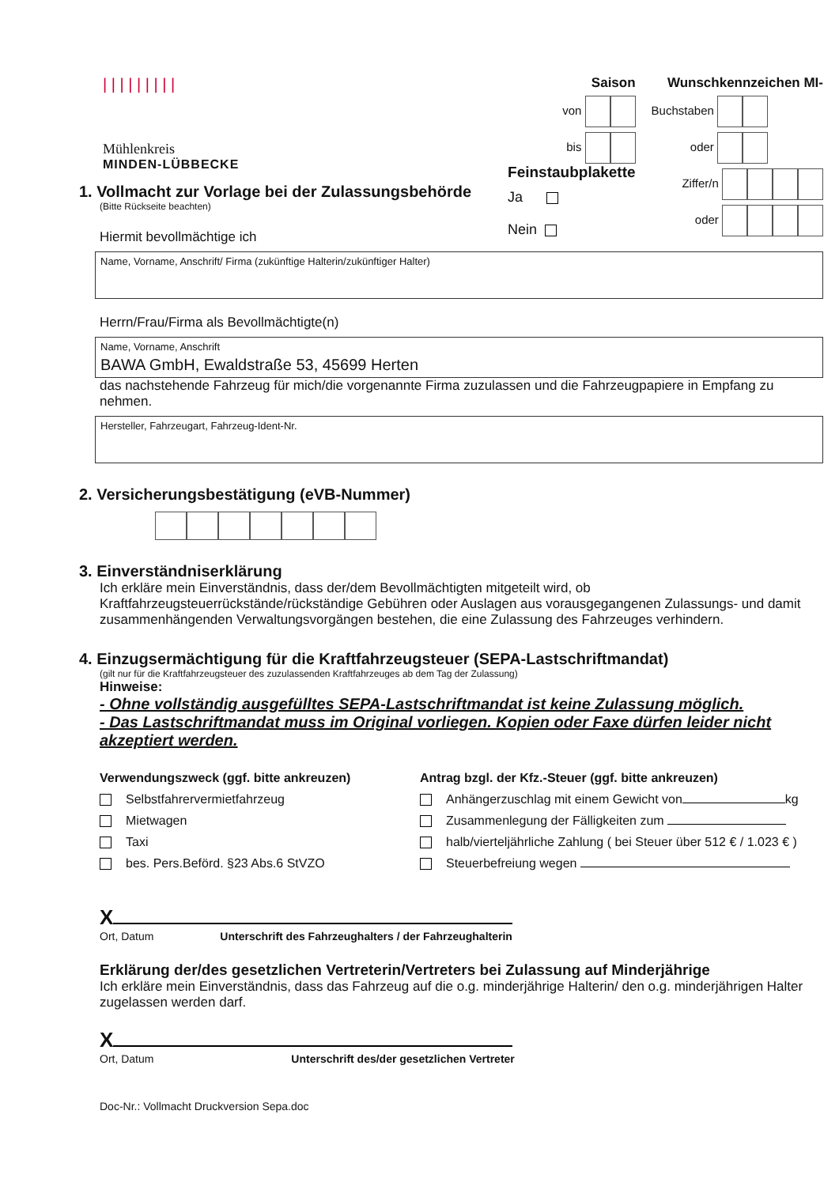| | | | | | | | |
Mühlenkreis
MINDEN-LÜBBECKE
Saison
von
bis
Feinstaubplakette
Ja
Nein
Wunschkennzeichen MI-
Buchstaben
oder
Ziffer/n
oder
1. Vollmacht zur Vorlage bei der Zulassungsbehörde
(Bitte Rückseite beachten)
Hiermit bevollmächtige ich
Name, Vorname, Anschrift/ Firma (zukünftige Halterin/zukünftiger Halter)
Herrn/Frau/Firma als Bevollmächtigte(n)
Name, Vorname, Anschrift
BAWA GmbH, Ewaldstraße 53, 45699 Herten
das nachstehende Fahrzeug für mich/die vorgenannte Firma zuzulassen und die Fahrzeugpapiere in Empfang zu nehmen.
Hersteller, Fahrzeugart, Fahrzeug-Ident-Nr.
2. Versicherungsbestätigung (eVB-Nummer)
3. Einverständniserklärung
Ich erkläre mein Einverständnis, dass der/dem Bevollmächtigten mitgeteilt wird, ob Kraftfahrzeugsteuerrückstände/rückständige Gebühren oder Auslagen aus vorausgegangenen Zulassungs- und damit zusammenhängenden Verwaltungsvorgängen bestehen, die eine Zulassung des Fahrzeuges verhindern.
4. Einzugsermächtigung für die Kraftfahrzeugsteuer (SEPA-Lastschriftmandat)
(gilt nur für die Kraftfahrzeugsteuer des zuzulassenden Kraftfahrzeuges ab dem Tag der Zulassung)
Hinweise:
- Ohne vollständig ausgefülltes SEPA-Lastschriftmandat ist keine Zulassung möglich.
- Das Lastschriftmandat muss im Original vorliegen. Kopien oder Faxe dürfen leider nicht akzeptiert werden.
Verwendungszweck (ggf. bitte ankreuzen)
Selbstfahrervermietfahrzeug
Mietwagen
Taxi
bes. Pers.Beförd. §23 Abs.6 StVZO
Antrag bzgl. der Kfz.-Steuer (ggf. bitte ankreuzen)
Anhängerzuschlag mit einem Gewicht von kg
Zusammenlegung der Fälligkeiten zum
halb/vierteljährliche Zahlung ( bei Steuer über 512 € / 1.023 € )
Steuerbefreiung wegen
X
Ort, Datum Unterschrift des Fahrzeughalters / der Fahrzeughalterin
Erklärung der/des gesetzlichen Vertreterin/Vertreters bei Zulassung auf Minderjährige
Ich erkläre mein Einverständnis, dass das Fahrzeug auf die o.g. minderjährige Halterin/ den o.g. minderjährigen Halter zugelassen werden darf.
X
Ort, Datum Unterschrift des/der gesetzlichen Vertreter
Doc-Nr.: Vollmacht Druckversion Sepa.doc